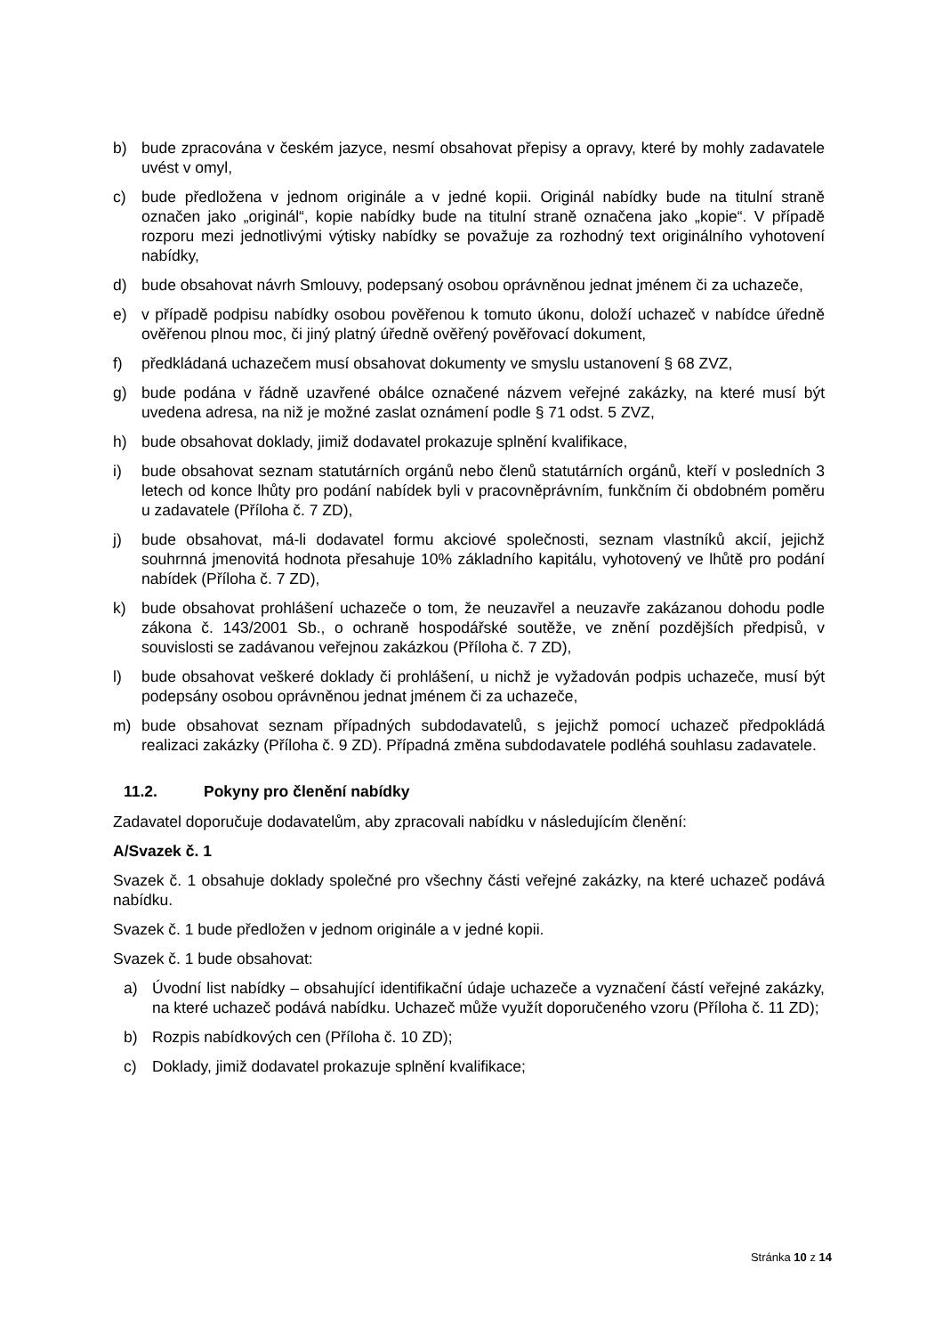b) bude zpracována v českém jazyce, nesmí obsahovat přepisy a opravy, které by mohly zadavatele uvést v omyl,
c) bude předložena v jednom originále a v jedné kopii. Originál nabídky bude na titulní straně označen jako „originál“, kopie nabídky bude na titulní straně označena jako „kopie“. V případě rozporu mezi jednotlivými výtisky nabídky se považuje za rozhodný text originálního vyhotovení nabídky,
d) bude obsahovat návrh Smlouvy, podepsaný osobou oprávněnou jednat jménem či za uchazeče,
e) v případě podpisu nabídky osobou pověřenou k tomuto úkonu, doloží uchazeč v nabídce úředně ověřenou plnou moc, či jiný platný úředně ověřený pověřovací dokument,
f) předkládaná uchazečem musí obsahovat dokumenty ve smyslu ustanovení § 68 ZVZ,
g) bude podána v řádně uzavřené obálce označené názvem veřejné zakázky, na které musí být uvedena adresa, na niž je možné zaslat oznámení podle § 71 odst. 5 ZVZ,
h) bude obsahovat doklady, jimiž dodavatel prokazuje splnění kvalifikace,
i) bude obsahovat seznam statutárních orgánů nebo členů statutárních orgánů, kteří v posledních 3 letech od konce lhůty pro podání nabídek byli v pracovněprávním, funkčním či obdobném poměru u zadavatele (Příloha č. 7 ZD),
j) bude obsahovat, má-li dodavatel formu akciové společnosti, seznam vlastníků akcií, jejichž souhrnná jmenovitá hodnota přesahuje 10% základního kapitálu, vyhotovený ve lhůtě pro podání nabídek (Příloha č. 7 ZD),
k) bude obsahovat prohlášení uchazeče o tom, že neuzavřel a neuzavře zakázanou dohodu podle zákona č. 143/2001 Sb., o ochraně hospodářské soutěže, ve znění pozdějších předpisů, v souvislosti se zadávanou veřejnou zakázkou (Příloha č. 7 ZD),
l) bude obsahovat veškeré doklady či prohlášení, u nichž je vyžadován podpis uchazeče, musí být podepsány osobou oprávněnou jednat jménem či za uchazeče,
m) bude obsahovat seznam případných subdodavatelů, s jejichž pomocí uchazeč předpokládá realizaci zakázky (Příloha č. 9 ZD). Případná změna subdodavatele podléhá souhlasu zadavatele.
11.2. Pokyny pro členění nabídky
Zadavatel doporučuje dodavatelům, aby zpracovali nabídku v následujícím členění:
A/Svazek č. 1
Svazek č. 1 obsahuje doklady společné pro všechny části veřejné zakázky, na které uchazeč podává nabídku.
Svazek č. 1 bude předložen v jednom originále a v jedné kopii.
Svazek č. 1 bude obsahovat:
a) Úvodní list nabídky – obsahující identifikační údaje uchazeče a vyznačení částí veřejné zakázky, na které uchazeč podává nabídku. Uchazeč může využít doporučeného vzoru (Příloha č. 11 ZD);
b) Rozpis nabídkových cen (Příloha č. 10 ZD);
c) Doklady, jimiž dodavatel prokazuje splnění kvalifikace;
Stránka 10 z 14